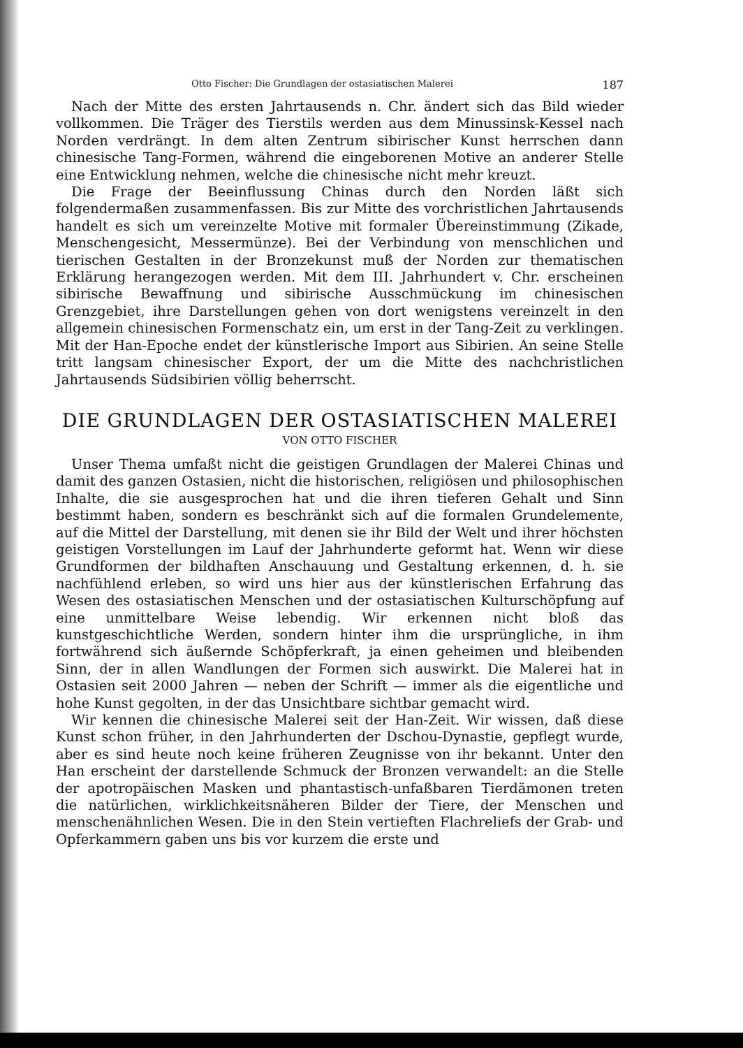Otto Fischer: Die Grundlagen der ostasiatischen Malerei 187
Nach der Mitte des ersten Jahrtausends n. Chr. ändert sich das Bild wieder vollkommen. Die Träger des Tierstils werden aus dem Minussinsk-Kessel nach Norden verdrängt. In dem alten Zentrum sibirischer Kunst herrschen dann chinesische Tang-Formen, während die eingeborenen Motive an anderer Stelle eine Entwicklung nehmen, welche die chinesische nicht mehr kreuzt.
Die Frage der Beeinflussung Chinas durch den Norden läßt sich folgendermaßen zusammenfassen. Bis zur Mitte des vorchristlichen Jahrtausends handelt es sich um vereinzelte Motive mit formaler Übereinstimmung (Zikade, Menschengesicht, Messermünze). Bei der Verbindung von menschlichen und tierischen Gestalten in der Bronzekunst muß der Norden zur thematischen Erklärung herangezogen werden. Mit dem III. Jahrhundert v. Chr. erscheinen sibirische Bewaffnung und sibirische Ausschmückung im chinesischen Grenzgebiet, ihre Darstellungen gehen von dort wenigstens vereinzelt in den allgemein chinesischen Formenschatz ein, um erst in der Tang-Zeit zu verklingen. Mit der Han-Epoche endet der künstlerische Import aus Sibirien. An seine Stelle tritt langsam chinesischer Export, der um die Mitte des nachchristlichen Jahrtausends Südsibirien völlig beherrscht.
DIE GRUNDLAGEN DER OSTASIATISCHEN MALEREI
VON OTTO FISCHER
Unser Thema umfaßt nicht die geistigen Grundlagen der Malerei Chinas und damit des ganzen Ostasien, nicht die historischen, religiösen und philosophischen Inhalte, die sie ausgesprochen hat und die ihren tieferen Gehalt und Sinn bestimmt haben, sondern es beschränkt sich auf die formalen Grundelemente, auf die Mittel der Darstellung, mit denen sie ihr Bild der Welt und ihrer höchsten geistigen Vorstellungen im Lauf der Jahrhunderte geformt hat. Wenn wir diese Grundformen der bildhaften Anschauung und Gestaltung erkennen, d. h. sie nachfühlend erleben, so wird uns hier aus der künstlerischen Erfahrung das Wesen des ostasiatischen Menschen und der ostasiatischen Kulturschöpfung auf eine unmittelbare Weise lebendig. Wir erkennen nicht bloß das kunstgeschichtliche Werden, sondern hinter ihm die ursprüngliche, in ihm fortwährend sich äußernde Schöpferkraft, ja einen geheimen und bleibenden Sinn, der in allen Wandlungen der Formen sich auswirkt. Die Malerei hat in Ostasien seit 2000 Jahren — neben der Schrift — immer als die eigentliche und hohe Kunst gegolten, in der das Unsichtbare sichtbar gemacht wird.
Wir kennen die chinesische Malerei seit der Han-Zeit. Wir wissen, daß diese Kunst schon früher, in den Jahrhunderten der Dschou-Dynastie, gepflegt wurde, aber es sind heute noch keine früheren Zeugnisse von ihr bekannt. Unter den Han erscheint der darstellende Schmuck der Bronzen verwandelt: an die Stelle der apotropäischen Masken und phantastisch-unfaßbaren Tierdämonen treten die natürlichen, wirklichkeitsnäheren Bilder der Tiere, der Menschen und menschenähnlichen Wesen. Die in den Stein vertieften Flachreliefs der Grab- und Opferkammern gaben uns bis vor kurzem die erste und